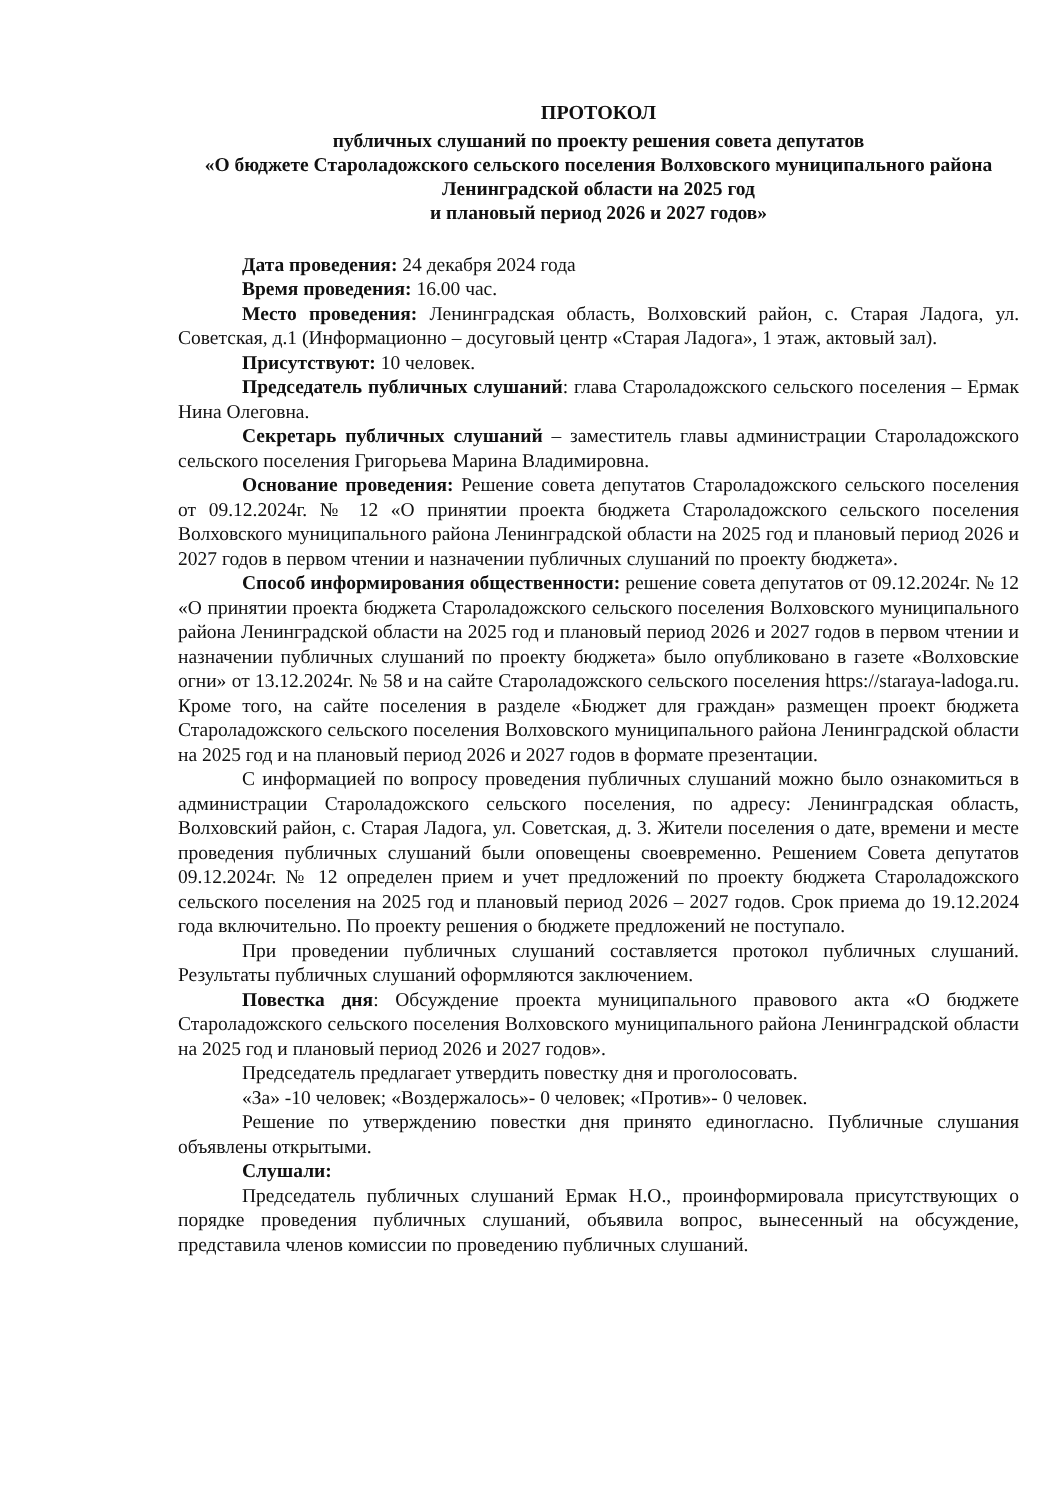ПРОТОКОЛ
публичных слушаний по проекту решения совета депутатов
«О бюджете Староладожского сельского поселения Волховского муниципального района Ленинградской области на 2025 год
и плановый период 2026 и 2027 годов»
Дата проведения: 24 декабря 2024 года
Время проведения: 16.00 час.
Место проведения: Ленинградская область, Волховский район, с. Старая Ладога, ул. Советская, д.1 (Информационно – досуговый центр «Старая Ладога», 1 этаж, актовый зал).
Присутствуют: 10 человек.
Председатель публичных слушаний: глава Староладожского сельского поселения – Ермак Нина Олеговна.
Секретарь публичных слушаний – заместитель главы администрации Староладожского сельского поселения Григорьева Марина Владимировна.
Основание проведения: Решение совета депутатов Староладожского сельского поселения от 09.12.2024г. № 12 «О принятии проекта бюджета Староладожского сельского поселения Волховского муниципального района Ленинградской области на 2025 год и плановый период 2026 и 2027 годов в первом чтении и назначении публичных слушаний по проекту бюджета».
Способ информирования общественности: решение совета депутатов от 09.12.2024г. № 12 «О принятии проекта бюджета Староладожского сельского поселения Волховского муниципального района Ленинградской области на 2025 год и плановый период 2026 и 2027 годов в первом чтении и назначении публичных слушаний по проекту бюджета» было опубликовано в газете «Волховские огни» от 13.12.2024г. № 58 и на сайте Староладожского сельского поселения https://staraya-ladoga.ru. Кроме того, на сайте поселения в разделе «Бюджет для граждан» размещен проект бюджета Староладожского сельского поселения Волховского муниципального района Ленинградской области на 2025 год и на плановый период 2026 и 2027 годов в формате презентации.
С информацией по вопросу проведения публичных слушаний можно было ознакомиться в администрации Староладожского сельского поселения, по адресу: Ленинградская область, Волховский район, с. Старая Ладога, ул. Советская, д. 3. Жители поселения о дате, времени и месте проведения публичных слушаний были оповещены своевременно. Решением Совета депутатов 09.12.2024г. № 12 определен прием и учет предложений по проекту бюджета Староладожского сельского поселения на 2025 год и плановый период 2026 – 2027 годов. Срок приема до 19.12.2024 года включительно. По проекту решения о бюджете предложений не поступало.
При проведении публичных слушаний составляется протокол публичных слушаний. Результаты публичных слушаний оформляются заключением.
Повестка дня: Обсуждение проекта муниципального правового акта «О бюджете Староладожского сельского поселения Волховского муниципального района Ленинградской области на 2025 год и плановый период 2026 и 2027 годов».
Председатель предлагает утвердить повестку дня и проголосовать.
«За» -10 человек; «Воздержалось»- 0 человек; «Против»- 0 человек.
Решение по утверждению повестки дня принято единогласно. Публичные слушания объявлены открытыми.
Слушали:
Председатель публичных слушаний Ермак Н.О., проинформировала присутствующих о порядке проведения публичных слушаний, объявила вопрос, вынесенный на обсуждение, представила членов комиссии по проведению публичных слушаний.